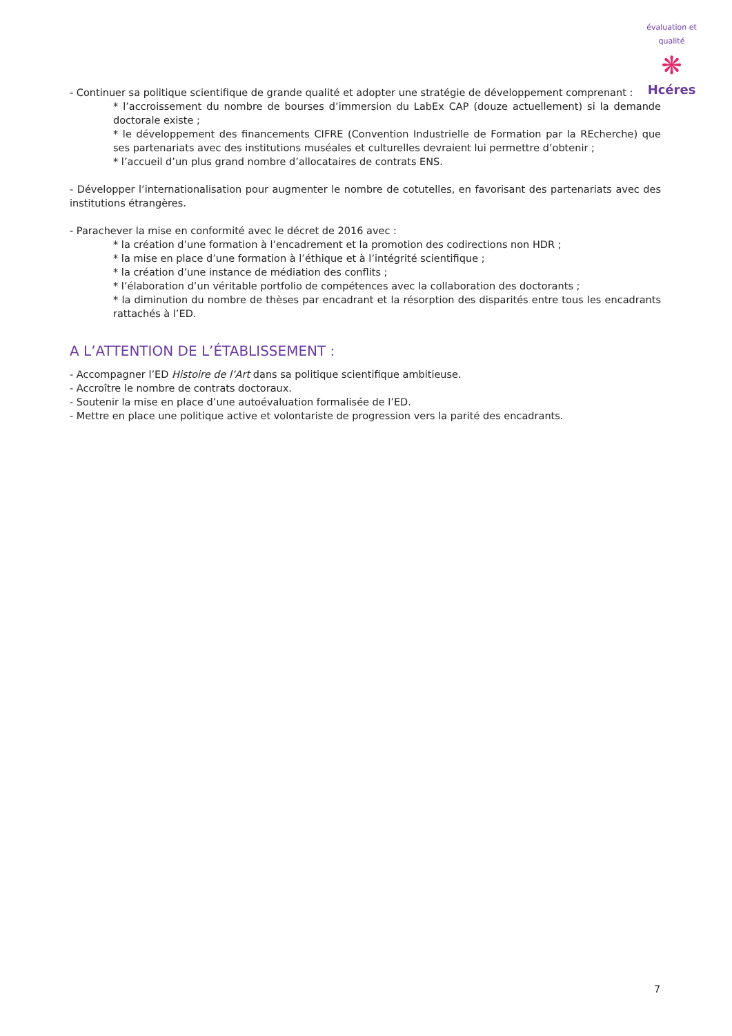évaluation et qualité
❋
Hcéres
- Continuer sa politique scientifique de grande qualité et adopter une stratégie de développement comprenant :
* l’accroissement du nombre de bourses d’immersion du LabEx CAP (douze actuellement) si la demande doctorale existe ;
* le développement des financements CIFRE (Convention Industrielle de Formation par la REcherche) que ses partenariats avec des institutions muséales et culturelles devraient lui permettre d’obtenir ;
* l’accueil d’un plus grand nombre d’allocataires de contrats ENS.
- Développer l’internationalisation pour augmenter le nombre de cotutelles, en favorisant des partenariats avec des institutions étrangères.
- Parachever la mise en conformité avec le décret de 2016 avec :
* la création d’une formation à l’encadrement et la promotion des codirections non HDR ;
* la mise en place d’une formation à l’éthique et à l’intégrité scientifique ;
* la création d’une instance de médiation des conflits ;
* l’élaboration d’un véritable portfolio de compétences avec la collaboration des doctorants ;
* la diminution du nombre de thèses par encadrant et la résorption des disparités entre tous les encadrants rattachés à l’ED.
A L’ATTENTION DE L’ÉTABLISSEMENT :
- Accompagner l’ED Histoire de l’Art dans sa politique scientifique ambitieuse.
- Accroître le nombre de contrats doctoraux.
- Soutenir la mise en place d’une autoévaluation formalisée de l’ED.
- Mettre en place une politique active et volontariste de progression vers la parité des encadrants.
7